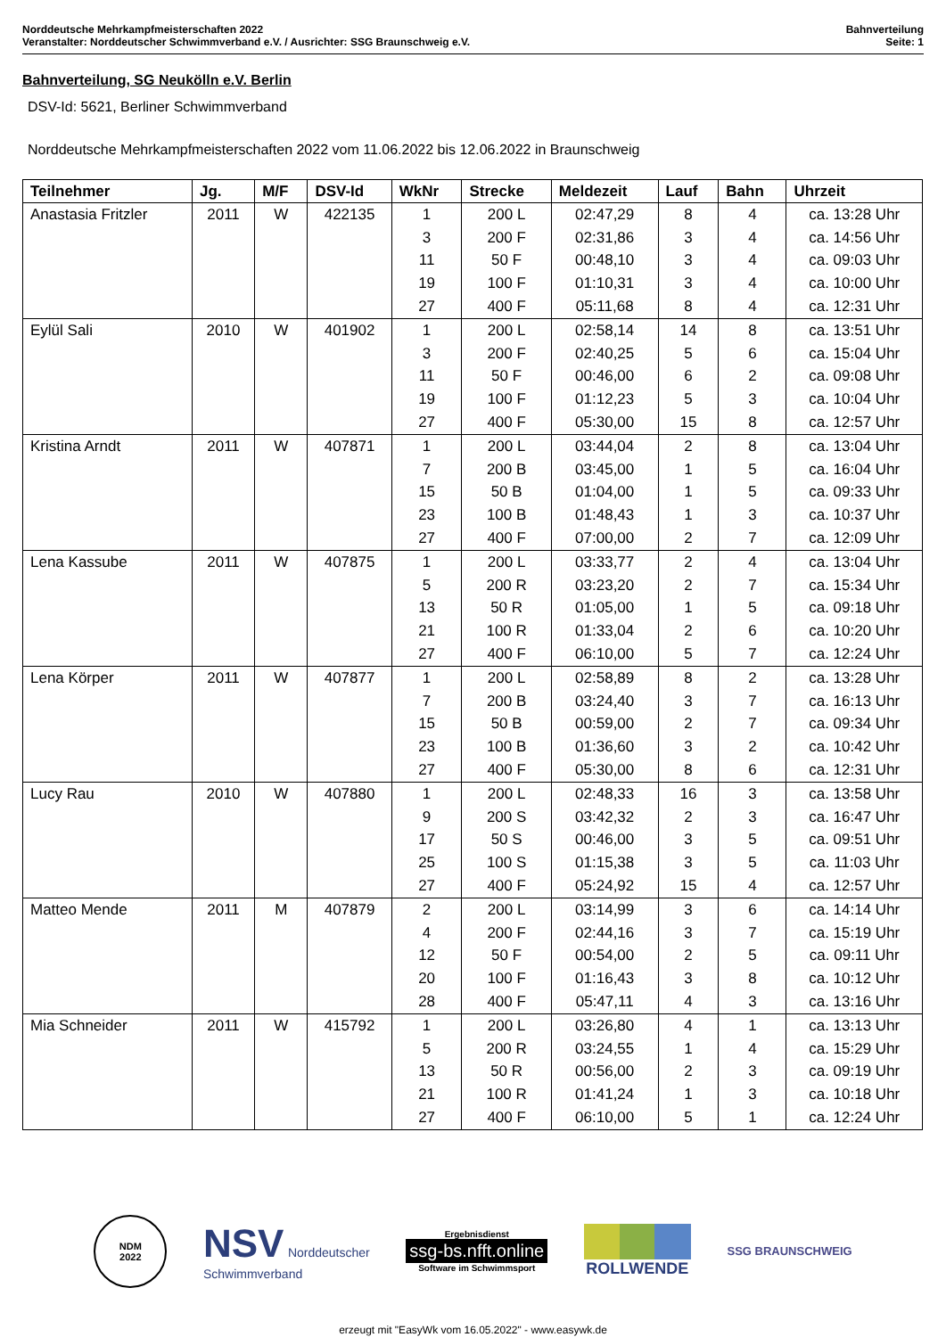Norddeutsche Mehrkampfmeisterschaften 2022
Veranstalter: Norddeutscher Schwimmverband e.V. / Ausrichter: SSG Braunschweig e.V.
Bahnverteilung
Seite: 1
Bahnverteilung, SG Neukölln e.V. Berlin
DSV-Id: 5621, Berliner Schwimmverband
Norddeutsche Mehrkampfmeisterschaften 2022 vom 11.06.2022 bis 12.06.2022 in Braunschweig
| Teilnehmer | Jg. | M/F | DSV-Id | WkNr | Strecke | Meldezeit | Lauf | Bahn | Uhrzeit |
| --- | --- | --- | --- | --- | --- | --- | --- | --- | --- |
| Anastasia Fritzler | 2011 | W | 422135 | 1 | 200 L | 02:47,29 | 8 | 4 | ca. 13:28 Uhr |
| | | | | 3 | 200 F | 02:31,86 | 3 | 4 | ca. 14:56 Uhr |
| | | | | 11 | 50 F | 00:48,10 | 3 | 4 | ca. 09:03 Uhr |
| | | | | 19 | 100 F | 01:10,31 | 3 | 4 | ca. 10:00 Uhr |
| | | | | 27 | 400 F | 05:11,68 | 8 | 4 | ca. 12:31 Uhr |
| Eylül Sali | 2010 | W | 401902 | 1 | 200 L | 02:58,14 | 14 | 8 | ca. 13:51 Uhr |
| | | | | 3 | 200 F | 02:40,25 | 5 | 6 | ca. 15:04 Uhr |
| | | | | 11 | 50 F | 00:46,00 | 6 | 2 | ca. 09:08 Uhr |
| | | | | 19 | 100 F | 01:12,23 | 5 | 3 | ca. 10:04 Uhr |
| | | | | 27 | 400 F | 05:30,00 | 15 | 8 | ca. 12:57 Uhr |
| Kristina Arndt | 2011 | W | 407871 | 1 | 200 L | 03:44,04 | 2 | 8 | ca. 13:04 Uhr |
| | | | | 7 | 200 B | 03:45,00 | 1 | 5 | ca. 16:04 Uhr |
| | | | | 15 | 50 B | 01:04,00 | 1 | 5 | ca. 09:33 Uhr |
| | | | | 23 | 100 B | 01:48,43 | 1 | 3 | ca. 10:37 Uhr |
| | | | | 27 | 400 F | 07:00,00 | 2 | 7 | ca. 12:09 Uhr |
| Lena Kassube | 2011 | W | 407875 | 1 | 200 L | 03:33,77 | 2 | 4 | ca. 13:04 Uhr |
| | | | | 5 | 200 R | 03:23,20 | 2 | 7 | ca. 15:34 Uhr |
| | | | | 13 | 50 R | 01:05,00 | 1 | 5 | ca. 09:18 Uhr |
| | | | | 21 | 100 R | 01:33,04 | 2 | 6 | ca. 10:20 Uhr |
| | | | | 27 | 400 F | 06:10,00 | 5 | 7 | ca. 12:24 Uhr |
| Lena Körper | 2011 | W | 407877 | 1 | 200 L | 02:58,89 | 8 | 2 | ca. 13:28 Uhr |
| | | | | 7 | 200 B | 03:24,40 | 3 | 7 | ca. 16:13 Uhr |
| | | | | 15 | 50 B | 00:59,00 | 2 | 7 | ca. 09:34 Uhr |
| | | | | 23 | 100 B | 01:36,60 | 3 | 2 | ca. 10:42 Uhr |
| | | | | 27 | 400 F | 05:30,00 | 8 | 6 | ca. 12:31 Uhr |
| Lucy Rau | 2010 | W | 407880 | 1 | 200 L | 02:48,33 | 16 | 3 | ca. 13:58 Uhr |
| | | | | 9 | 200 S | 03:42,32 | 2 | 3 | ca. 16:47 Uhr |
| | | | | 17 | 50 S | 00:46,00 | 3 | 5 | ca. 09:51 Uhr |
| | | | | 25 | 100 S | 01:15,38 | 3 | 5 | ca. 11:03 Uhr |
| | | | | 27 | 400 F | 05:24,92 | 15 | 4 | ca. 12:57 Uhr |
| Matteo Mende | 2011 | M | 407879 | 2 | 200 L | 03:14,99 | 3 | 6 | ca. 14:14 Uhr |
| | | | | 4 | 200 F | 02:44,16 | 3 | 7 | ca. 15:19 Uhr |
| | | | | 12 | 50 F | 00:54,00 | 2 | 5 | ca. 09:11 Uhr |
| | | | | 20 | 100 F | 01:16,43 | 3 | 8 | ca. 10:12 Uhr |
| | | | | 28 | 400 F | 05:47,11 | 4 | 3 | ca. 13:16 Uhr |
| Mia Schneider | 2011 | W | 415792 | 1 | 200 L | 03:26,80 | 4 | 1 | ca. 13:13 Uhr |
| | | | | 5 | 200 R | 03:24,55 | 1 | 4 | ca. 15:29 Uhr |
| | | | | 13 | 50 R | 00:56,00 | 2 | 3 | ca. 09:19 Uhr |
| | | | | 21 | 100 R | 01:41,24 | 1 | 3 | ca. 10:18 Uhr |
| | | | | 27 | 400 F | 06:10,00 | 5 | 1 | ca. 12:24 Uhr |
NDM
2022
NSV Norddeutscher
Schwimmverband
Ergebnisdienst
ssg-bs.nfft.online
Software im Schwimmsport
ROLLWENDE
SSG BRAUNSCHWEIG
erzeugt mit "EasyWk vom 16.05.2022" - www.easywk.de